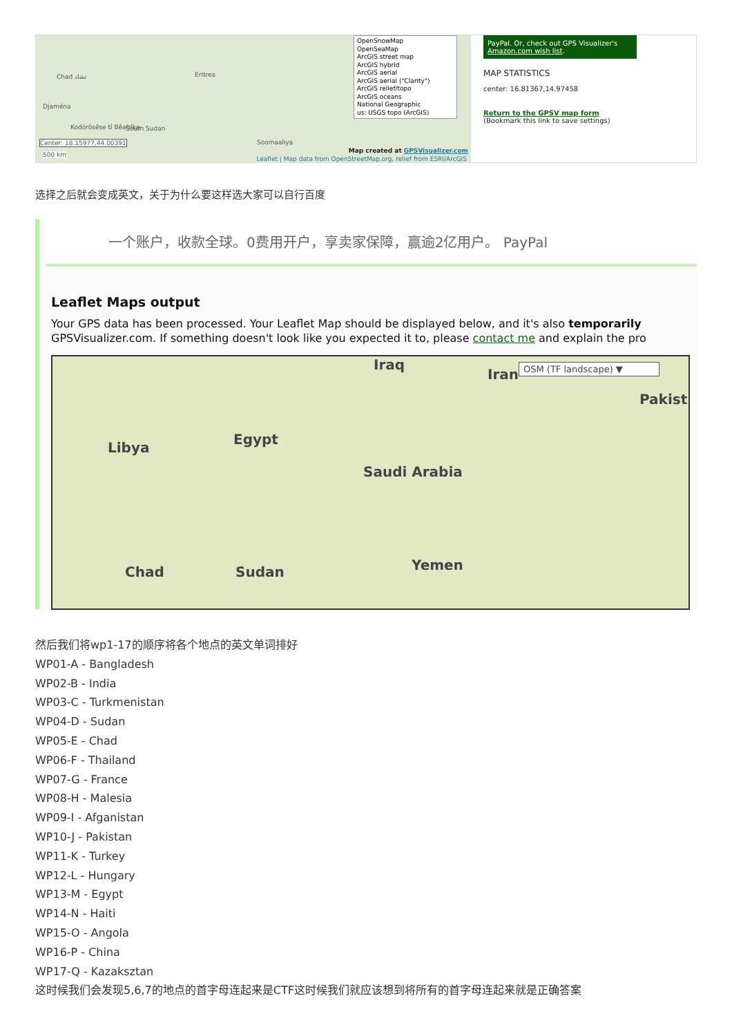Chad تشاد
Djaména
Kodörösêse tî Bêafrîka South Sudan
Eritrea
Soomaaliya
Center: 18.15977,44.00391
500 km
OpenSnowMap
OpenSeaMap
ArcGIS street map
ArcGIS hybrid
ArcGIS aerial
ArcGIS aerial ("Clarity")
ArcGIS relief/topo
ArcGIS oceans
National Geographic
us: USGS topo (ArcGIS)
Map created at GPSVisualizer.com
Leaflet | Map data from OpenStreetMap.org, relief from ESRI/ArcGIS
PayPal. Or, check out GPS Visualizer's Amazon.com wish list.
MAP STATISTICS
center: 16.81367,14.97458
Return to the GPSV map form
(Bookmark this link to save settings)
选择之后就会变成英文，关于为什么要这样选大家可以自行百度
一个账户，收款全球。0费用开户，享卖家保障，赢逾2亿用户。 PayPal
Leaflet Maps output
Your GPS data has been processed. Your Leaflet Map should be displayed below, and it's also temporarily
GPSVisualizer.com. If something doesn't look like you expected it to, please contact me and explain the pro
Iraq
Iran OSM (TF landscape) ▼
Pakist
Libya
Egypt
Saudi Arabia
Chad Sudan Yemen
然后我们将wp1-17的顺序将各个地点的英文单词排好
WP01-A - Bangladesh
WP02-B - India
WP03-C - Turkmenistan
WP04-D - Sudan
WP05-E - Chad
WP06-F - Thailand
WP07-G - France
WP08-H - Malesia
WP09-I - Afganistan
WP10-J - Pakistan
WP11-K - Turkey
WP12-L - Hungary
WP13-M - Egypt
WP14-N - Haiti
WP15-O - Angola
WP16-P - China
WP17-Q - Kazaksztan
这时候我们会发现5,6,7的地点的首字母连起来是CTF这时候我们就应该想到将所有的首字母连起来就是正确答案